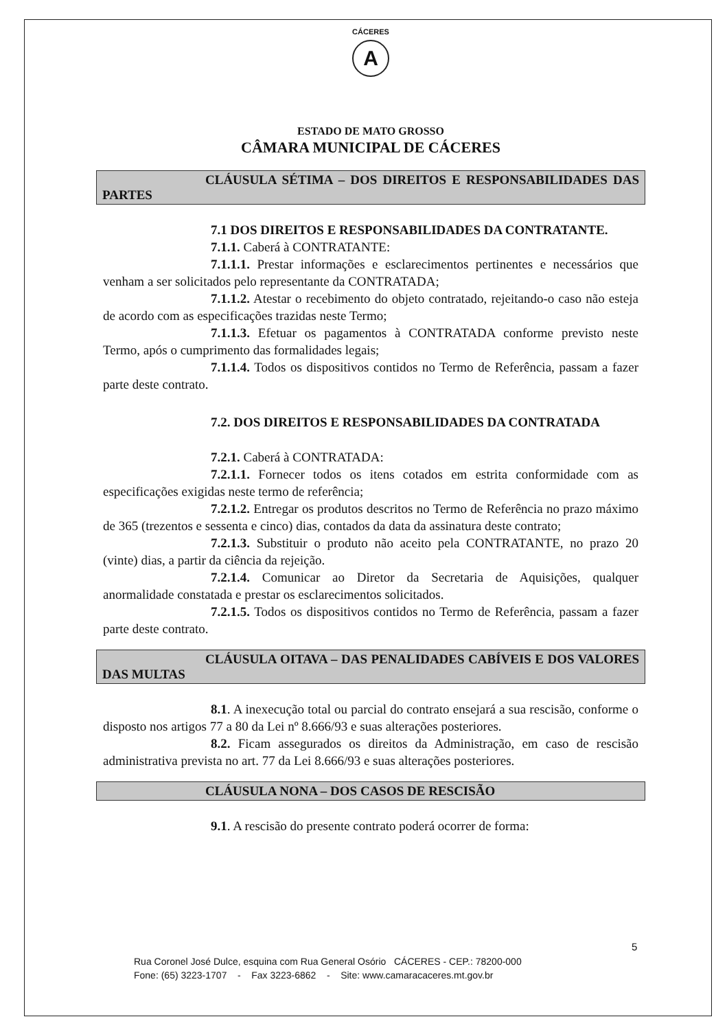CÁCERES
A
ESTADO DE MATO GROSSO
CÂMARA MUNICIPAL DE CÁCERES
CLÁUSULA SÉTIMA – DOS DIREITOS E RESPONSABILIDADES DAS PARTES
7.1 DOS DIREITOS E RESPONSABILIDADES DA CONTRATANTE.
7.1.1. Caberá à CONTRATANTE:
7.1.1.1. Prestar informações e esclarecimentos pertinentes e necessários que venham a ser solicitados pelo representante da CONTRATADA;
7.1.1.2. Atestar o recebimento do objeto contratado, rejeitando-o caso não esteja de acordo com as especificações trazidas neste Termo;
7.1.1.3. Efetuar os pagamentos à CONTRATADA conforme previsto neste Termo, após o cumprimento das formalidades legais;
7.1.1.4. Todos os dispositivos contidos no Termo de Referência, passam a fazer parte deste contrato.
7.2. DOS DIREITOS E RESPONSABILIDADES DA CONTRATADA
7.2.1. Caberá à CONTRATADA:
7.2.1.1. Fornecer todos os itens cotados em estrita conformidade com as especificações exigidas neste termo de referência;
7.2.1.2. Entregar os produtos descritos no Termo de Referência no prazo máximo de 365 (trezentos e sessenta e cinco) dias, contados da data da assinatura deste contrato;
7.2.1.3. Substituir o produto não aceito pela CONTRATANTE, no prazo 20 (vinte) dias, a partir da ciência da rejeição.
7.2.1.4. Comunicar ao Diretor da Secretaria de Aquisições, qualquer anormalidade constatada e prestar os esclarecimentos solicitados.
7.2.1.5. Todos os dispositivos contidos no Termo de Referência, passam a fazer parte deste contrato.
CLÁUSULA OITAVA – DAS PENALIDADES CABÍVEIS E DOS VALORES DAS MULTAS
8.1. A inexecução total ou parcial do contrato ensejará a sua rescisão, conforme o disposto nos artigos 77 a 80 da Lei nº 8.666/93 e suas alterações posteriores.
8.2. Ficam assegurados os direitos da Administração, em caso de rescisão administrativa prevista no art. 77 da Lei 8.666/93 e suas alterações posteriores.
CLÁUSULA NONA – DOS CASOS DE RESCISÃO
9.1. A rescisão do presente contrato poderá ocorrer de forma:
5
Rua Coronel José Dulce, esquina com Rua General Osório CÁCERES - CEP.: 78200-000
Fone: (65) 3223-1707 - Fax 3223-6862 - Site: www.camaracaceres.mt.gov.br